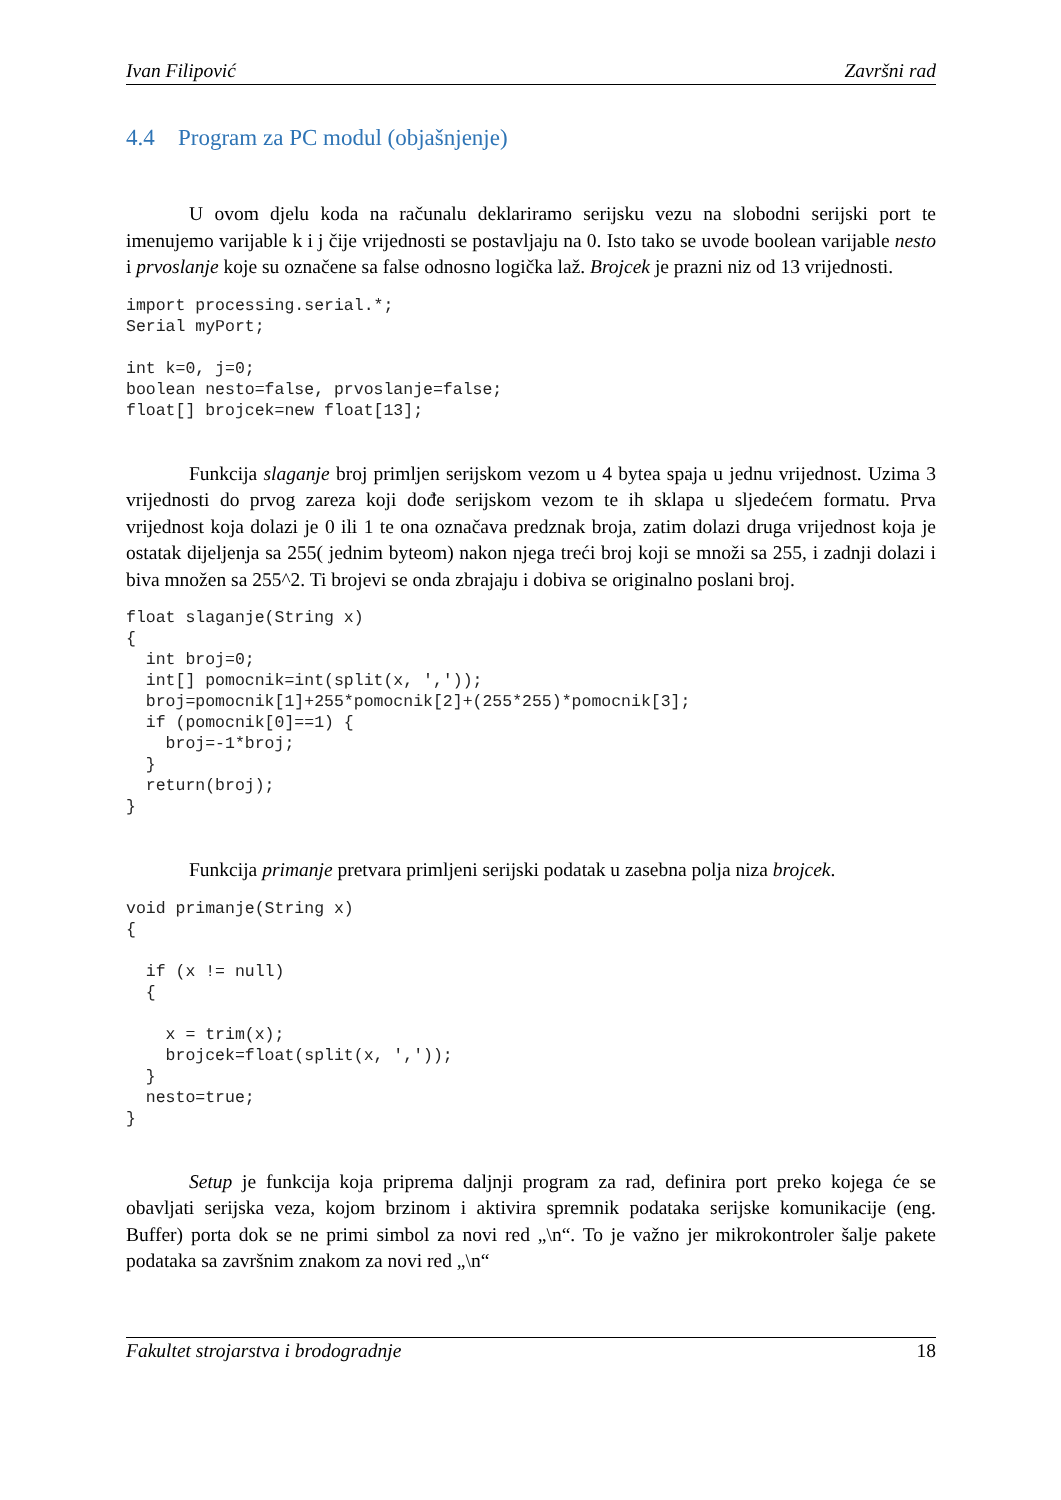Ivan Filipović Završni rad
4.4 Program za PC modul (objašnjenje)
U ovom djelu koda na računalu deklariramo serijsku vezu na slobodni serijski port te imenujemo varijable k i j čije vrijednosti se postavljaju na 0. Isto tako se uvode boolean varijable nesto i prvoslanje koje su označene sa false odnosno logička laž. Brojcek je prazni niz od 13 vrijednosti.
import processing.serial.*;
Serial myPort;

int k=0, j=0;
boolean nesto=false, prvoslanje=false;
float[] brojcek=new float[13];
Funkcija slaganje broj primljen serijskom vezom u 4 bytea spaja u jednu vrijednost. Uzima 3 vrijednosti do prvog zareza koji dođe serijskom vezom te ih sklapa u sljedećem formatu. Prva vrijednost koja dolazi je 0 ili 1 te ona označava predznak broja, zatim dolazi druga vrijednost koja je ostatak dijeljenja sa 255( jednim byteom) nakon njega treći broj koji se množi sa 255, i zadnji dolazi i biva množen sa 255^2. Ti brojevi se onda zbrajaju i dobiva se originalno poslani broj.
float slaganje(String x)
{
  int broj=0;
  int[] pomocnik=int(split(x, ','));
  broj=pomocnik[1]+255*pomocnik[2]+(255*255)*pomocnik[3];
  if (pomocnik[0]==1) {
    broj=-1*broj;
  }
  return(broj);
}
Funkcija primanje pretvara primljeni serijski podatak u zasebna polja niza brojcek.
void primanje(String x)
{

  if (x != null)
  {

    x = trim(x);
    brojcek=float(split(x, ','));
  }
  nesto=true;
}
Setup je funkcija koja priprema daljnji program za rad, definira port preko kojega će se obavljati serijska veza, kojom brzinom i aktivira spremnik podataka serijske komunikacije (eng. Buffer) porta dok se ne primi simbol za novi red „\n“. To je važno jer mikrokontroler šalje pakete podataka sa završnim znakom za novi red „\n“
Fakultet strojarstva i brodogradnje 18